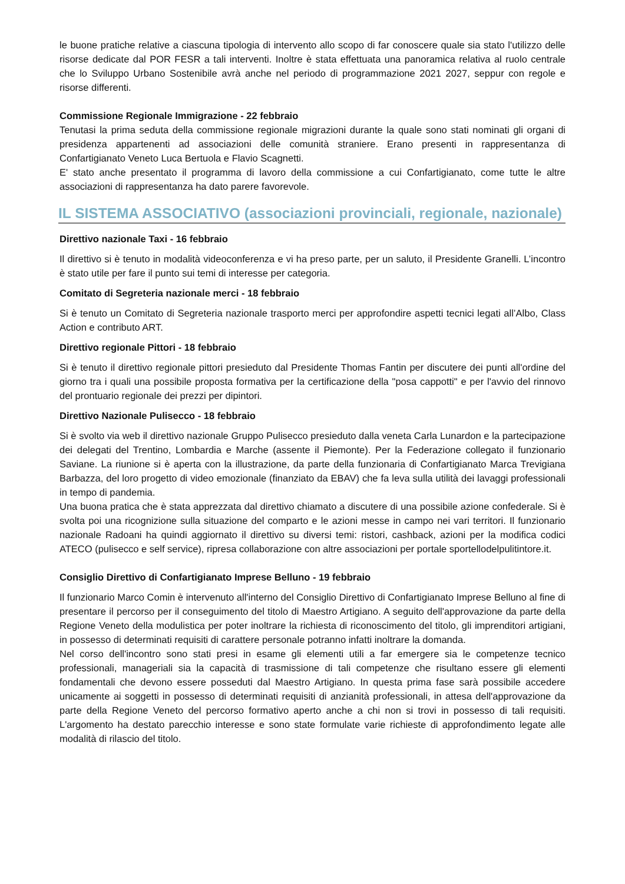le buone pratiche relative a ciascuna tipologia di intervento allo scopo di far conoscere quale sia stato l'utilizzo delle risorse dedicate dal POR FESR a tali interventi. Inoltre è stata effettuata una panoramica relativa al ruolo centrale che lo Sviluppo Urbano Sostenibile avrà anche nel periodo di programmazione 2021 2027, seppur con regole e risorse differenti.
Commissione Regionale Immigrazione - 22 febbraio
Tenutasi la prima seduta della commissione regionale migrazioni durante la quale sono stati nominati gli organi di presidenza appartenenti ad associazioni delle comunità straniere. Erano presenti in rappresentanza di Confartigianato Veneto Luca Bertuola e Flavio Scagnetti.
E' stato anche presentato il programma di lavoro della commissione a cui Confartigianato, come tutte le altre associazioni di rappresentanza ha dato parere favorevole.
IL SISTEMA ASSOCIATIVO (associazioni provinciali, regionale, nazionale)
Direttivo nazionale Taxi - 16 febbraio
Il direttivo si è tenuto in modalità videoconferenza e vi ha preso parte, per un saluto, il Presidente Granelli. L’incontro è stato utile per fare il punto sui temi di interesse per categoria.
Comitato di Segreteria nazionale merci - 18 febbraio
Si è tenuto un Comitato di Segreteria nazionale trasporto merci per approfondire aspetti tecnici legati all’Albo, Class Action e contributo ART.
Direttivo regionale Pittori - 18 febbraio
Si è tenuto il direttivo regionale pittori presieduto dal Presidente Thomas Fantin per discutere dei punti all'ordine del giorno tra i quali una possibile proposta formativa per la certificazione della "posa cappotti" e per l'avvio del rinnovo del prontuario regionale dei prezzi per dipintori.
Direttivo Nazionale Pulisecco - 18 febbraio
Si è svolto via web il direttivo nazionale Gruppo Pulisecco presieduto dalla veneta Carla Lunardon e la partecipazione dei delegati del Trentino, Lombardia e Marche (assente il Piemonte). Per la Federazione collegato il funzionario Saviane. La riunione si è aperta con la illustrazione, da parte della funzionaria di Confartigianato Marca Trevigiana Barbazza, del loro progetto di video emozionale (finanziato da EBAV) che fa leva sulla utilità dei lavaggi professionali in tempo di pandemia.
Una buona pratica che è stata apprezzata dal direttivo chiamato a discutere di una possibile azione confederale. Si è svolta poi una ricognizione sulla situazione del comparto e le azioni messe in campo nei vari territori. Il funzionario nazionale Radoani ha quindi aggiornato il direttivo su diversi temi: ristori, cashback, azioni per la modifica codici ATECO (pulisecco e self service), ripresa collaborazione con altre associazioni per portale sportellodelpulitintore.it.
Consiglio Direttivo di Confartigianato Imprese Belluno - 19 febbraio
Il funzionario Marco Comin è intervenuto all'interno del Consiglio Direttivo di Confartigianato Imprese Belluno al fine di presentare il percorso per il conseguimento del titolo di Maestro Artigiano. A seguito dell'approvazione da parte della Regione Veneto della modulistica per poter inoltrare la richiesta di riconoscimento del titolo, gli imprenditori artigiani, in possesso di determinati requisiti di carattere personale potranno infatti inoltrare la domanda.
Nel corso dell'incontro sono stati presi in esame gli elementi utili a far emergere sia le competenze tecnico professionali, manageriali sia la capacità di trasmissione di tali competenze che risultano essere gli elementi fondamentali che devono essere posseduti dal Maestro Artigiano. In questa prima fase sarà possibile accedere unicamente ai soggetti in possesso di determinati requisiti di anzianità professionali, in attesa dell'approvazione da parte della Regione Veneto del percorso formativo aperto anche a chi non si trovi in possesso di tali requisiti. L'argomento ha destato parecchio interesse e sono state formulate varie richieste di approfondimento legate alle modalità di rilascio del titolo.